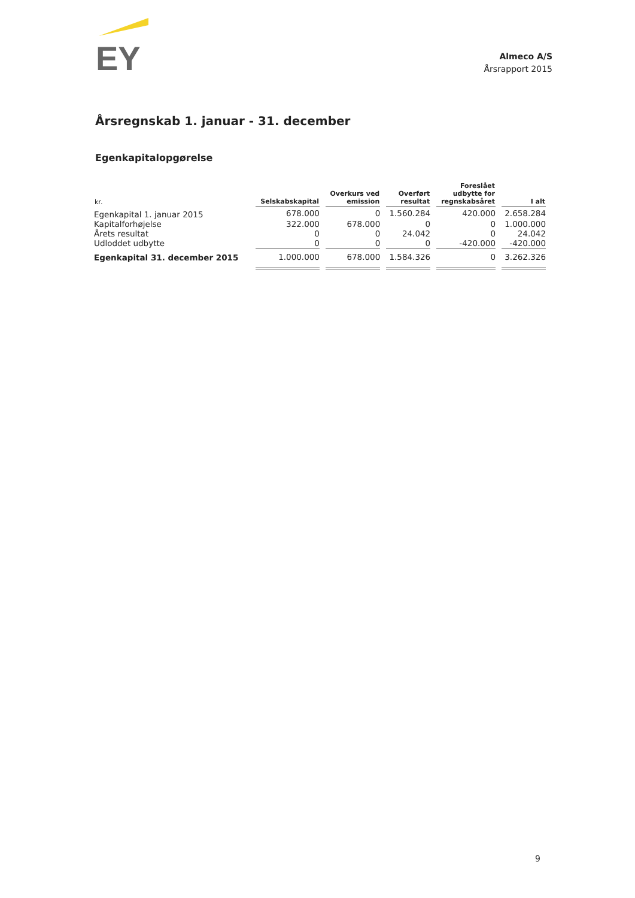EY
Almeco A/S
Årsrapport 2015
Årsregnskab 1. januar - 31. december
Egenkapitalopgørelse
| kr. | Selskabskapital | Overkurs ved emission | Overført resultat | Foreslået udbytte for regnskabsåret | I alt |
| --- | --- | --- | --- | --- | --- |
| Egenkapital 1. januar 2015 | 678.000 | 0 | 1.560.284 | 420.000 | 2.658.284 |
| Kapitalforhøjelse | 322.000 | 678.000 | 0 | 0 | 1.000.000 |
| Årets resultat | 0 | 0 | 24.042 | 0 | 24.042 |
| Udloddet udbytte | 0 | 0 | 0 | -420.000 | -420.000 |
| Egenkapital 31. december 2015 | 1.000.000 | 678.000 | 1.584.326 | 0 | 3.262.326 |
9